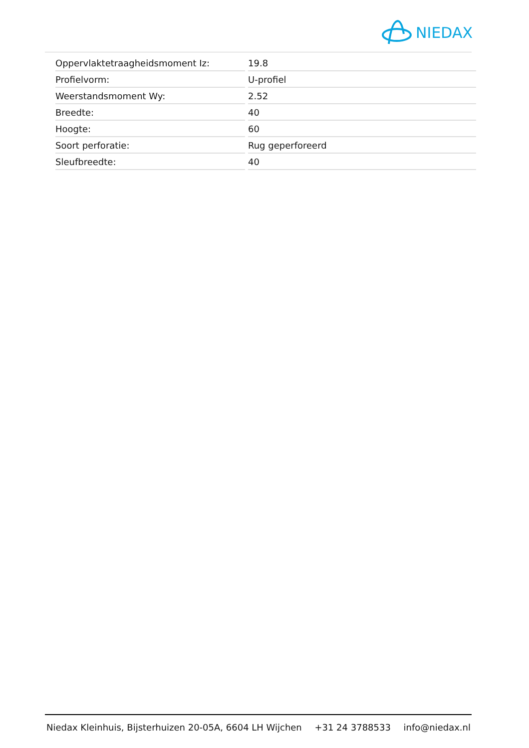NIEDAX
| Oppervlaktetraagheidsmoment Iz: | 19.8 |
| Profielvorm: | U-profiel |
| Weerstandsmoment Wy: | 2.52 |
| Breedte: | 40 |
| Hoogte: | 60 |
| Soort perforatie: | Rug geperforeerd |
| Sleufbreedte: | 40 |
Niedax Kleinhuis, Bijsterhuizen 20-05A, 6604 LH Wijchen +31 24 3788533 info@niedax.nl